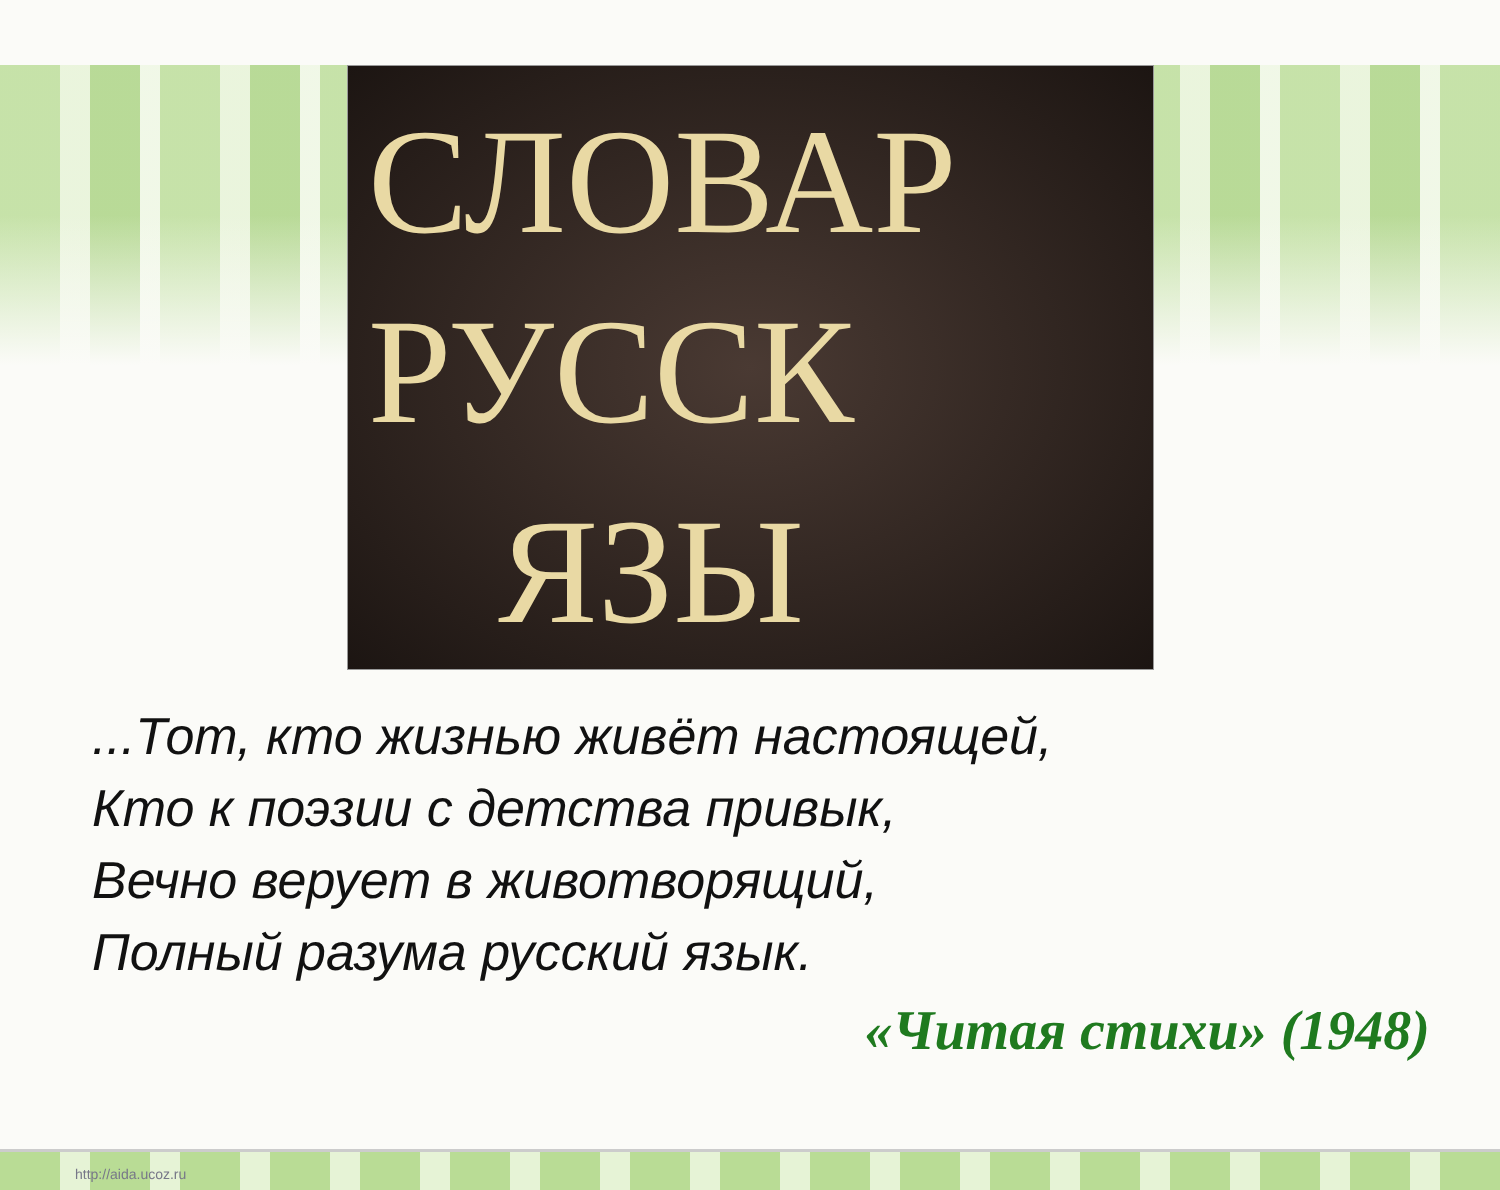СЛОВАР
РУССК
ЯЗЫ
...Тот, кто жизнью живёт настоящей,
Кто к поэзии с детства привык,
Вечно верует в животворящий,
Полный разума русский язык.
«Читая стихи» (1948)
http://aida.ucoz.ru